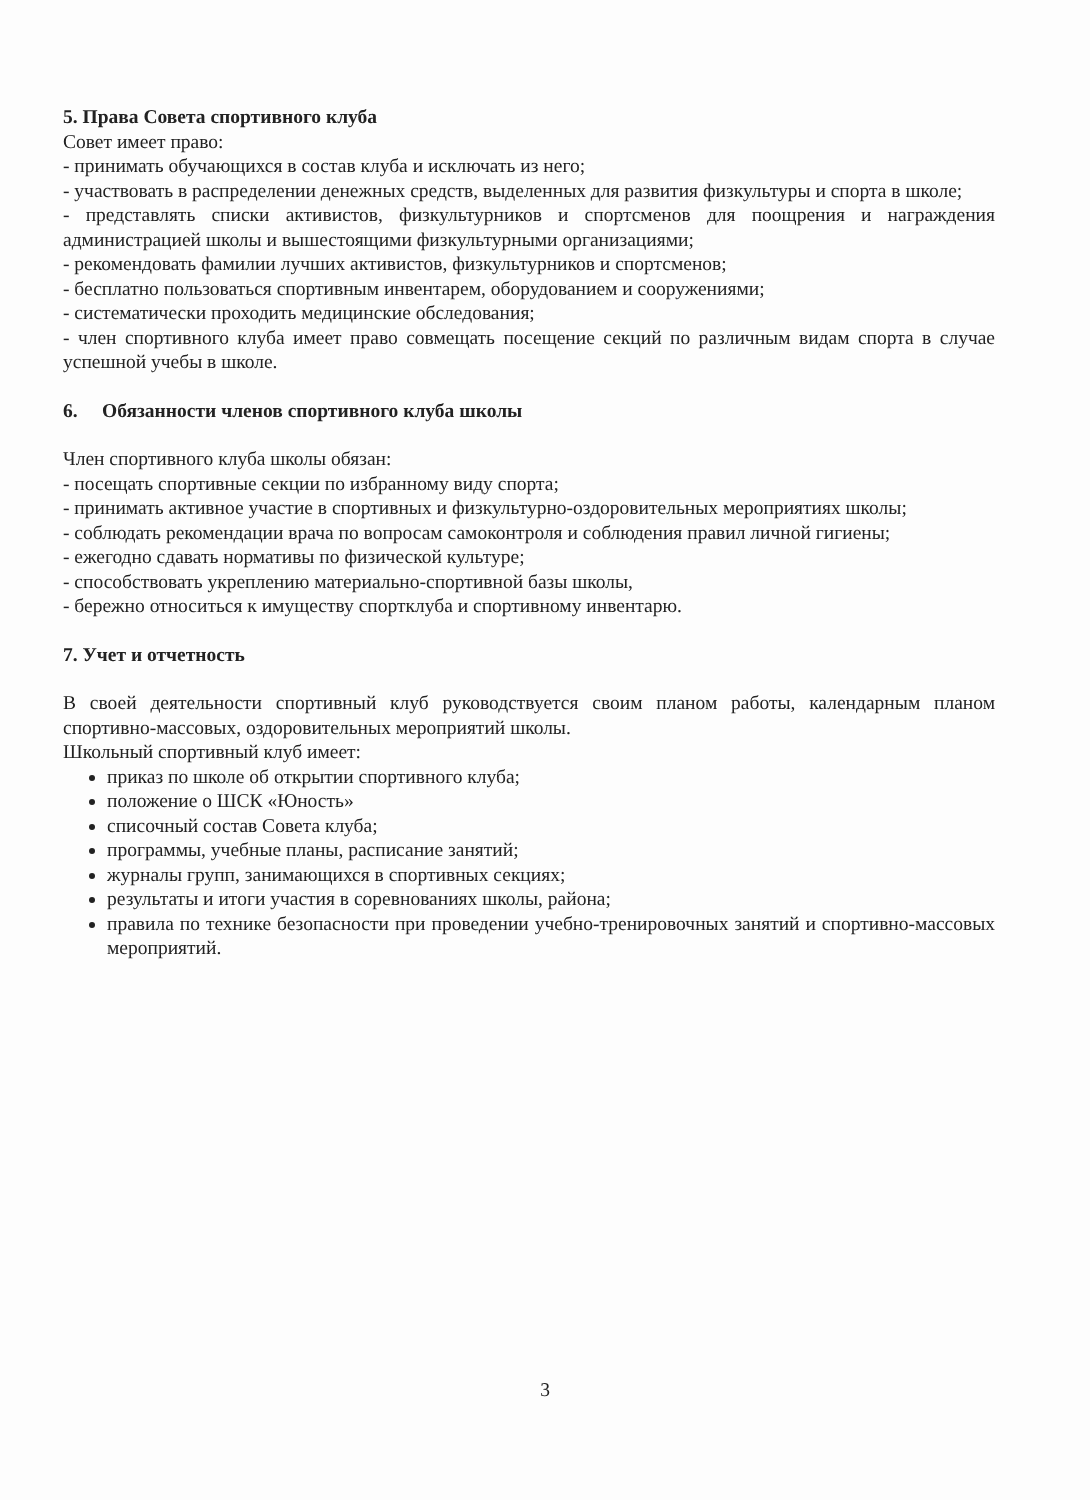5. Права Совета спортивного клуба
Совет имеет право:
- принимать обучающихся в состав клуба и исключать из него;
- участвовать в распределении денежных средств, выделенных для развития физкультуры и спорта в школе;
- представлять списки активистов, физкультурников и спортсменов для поощрения и награждения администрацией школы и вышестоящими физкультурными организациями;
- рекомендовать фамилии лучших активистов, физкультурников и спортсменов;
- бесплатно пользоваться спортивным инвентарем, оборудованием и сооружениями;
- систематически проходить медицинские обследования;
- член спортивного клуба имеет право совмещать посещение секций по различным видам спорта в случае успешной учебы в школе.
6. Обязанности членов спортивного клуба школы
Член спортивного клуба школы обязан:
- посещать спортивные секции по избранному виду спорта;
- принимать активное участие в спортивных и физкультурно-оздоровительных мероприятиях школы;
- соблюдать рекомендации врача по вопросам самоконтроля и соблюдения правил личной гигиены;
- ежегодно сдавать нормативы по физической культуре;
- способствовать укреплению материально-спортивной базы школы,
- бережно относиться к имуществу спортклуба и спортивному инвентарю.
7. Учет и отчетность
В своей деятельности спортивный клуб руководствуется своим планом работы, календарным планом спортивно-массовых, оздоровительных мероприятий школы.
Школьный спортивный клуб имеет:
приказ по школе об открытии спортивного клуба;
положение о ШСК «Юность»
списочный состав Совета клуба;
программы, учебные планы, расписание занятий;
журналы групп, занимающихся в спортивных секциях;
результаты и итоги участия в соревнованиях школы, района;
правила по технике безопасности при проведении учебно-тренировочных занятий и спортивно-массовых мероприятий.
3